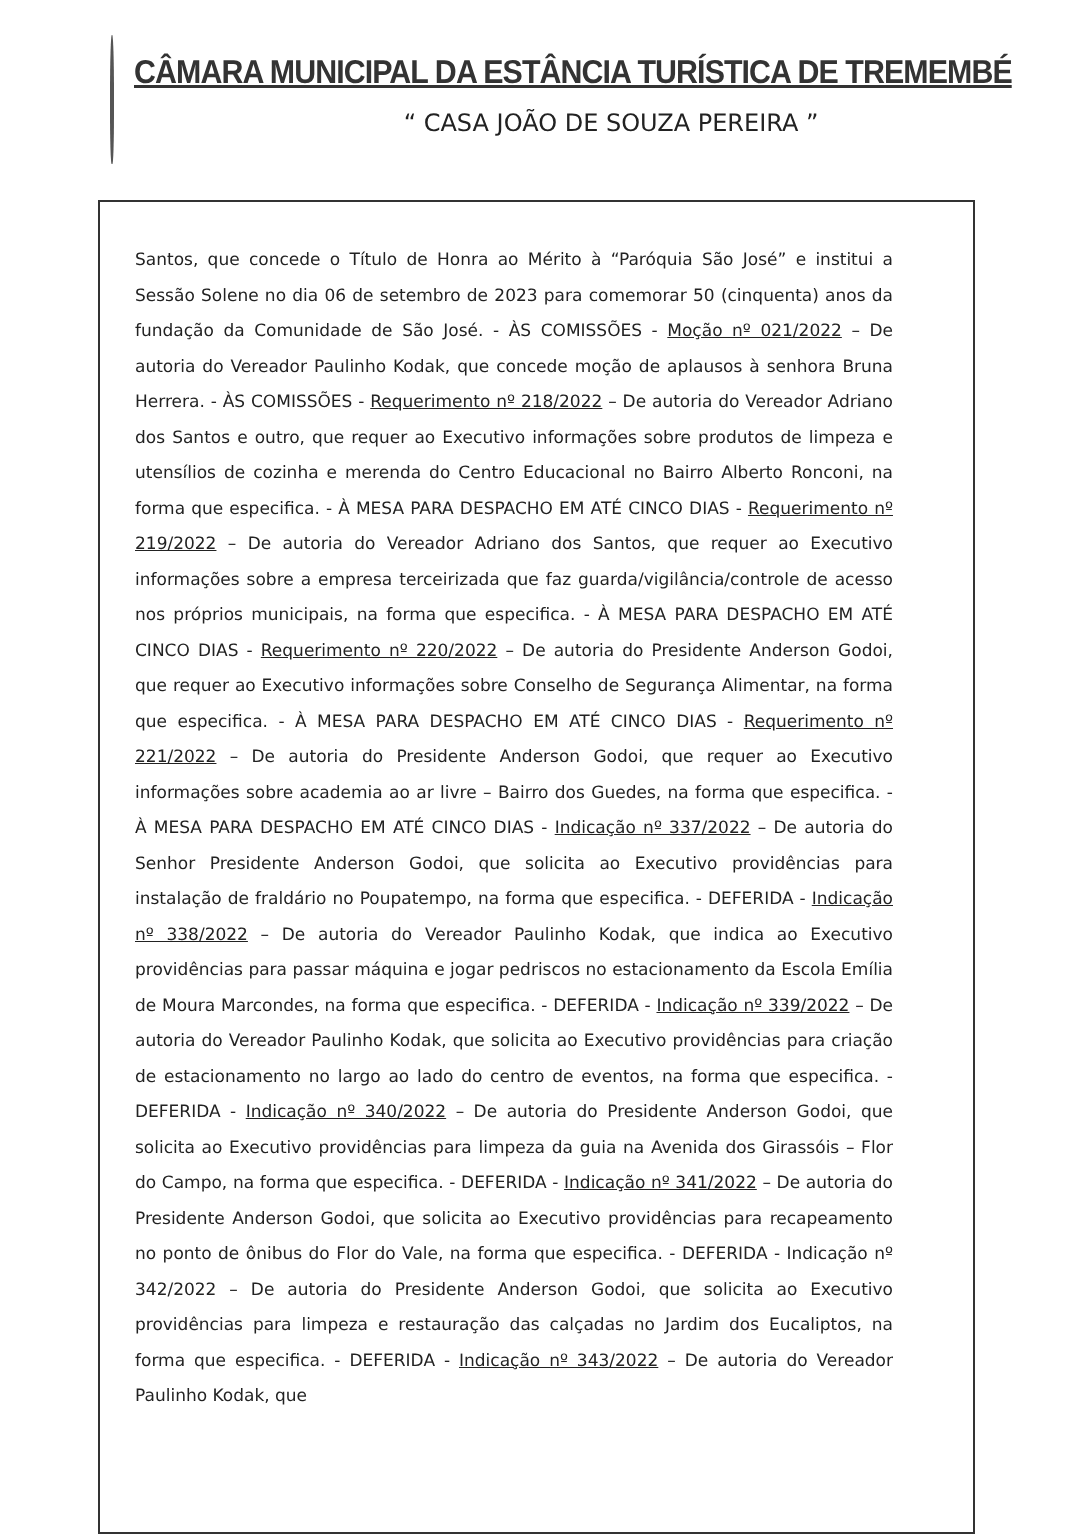CÂMARA MUNICIPAL DA ESTÂNCIA TURÍSTICA DE TREMEMBÉ
“ CASA JOÃO DE SOUZA PEREIRA ”
Santos, que concede o Título de Honra ao Mérito à “Paróquia São José” e institui a Sessão Solene no dia 06 de setembro de 2023 para comemorar 50 (cinquenta) anos da fundação da Comunidade de São José. - ÀS COMISSÕES - Moção nº 021/2022 – De autoria do Vereador Paulinho Kodak, que concede moção de aplausos à senhora Bruna Herrera. - ÀS COMISSÕES - Requerimento nº 218/2022 – De autoria do Vereador Adriano dos Santos e outro, que requer ao Executivo informações sobre produtos de limpeza e utensílios de cozinha e merenda do Centro Educacional no Bairro Alberto Ronconi, na forma que especifica. - À MESA PARA DESPACHO EM ATÉ CINCO DIAS - Requerimento nº 219/2022 – De autoria do Vereador Adriano dos Santos, que requer ao Executivo informações sobre a empresa terceirizada que faz guarda/vigilância/controle de acesso nos próprios municipais, na forma que especifica. - À MESA PARA DESPACHO EM ATÉ CINCO DIAS - Requerimento nº 220/2022 – De autoria do Presidente Anderson Godoi, que requer ao Executivo informações sobre Conselho de Segurança Alimentar, na forma que especifica. - À MESA PARA DESPACHO EM ATÉ CINCO DIAS - Requerimento nº 221/2022 – De autoria do Presidente Anderson Godoi, que requer ao Executivo informações sobre academia ao ar livre – Bairro dos Guedes, na forma que especifica. - À MESA PARA DESPACHO EM ATÉ CINCO DIAS - Indicação nº 337/2022 – De autoria do Senhor Presidente Anderson Godoi, que solicita ao Executivo providências para instalação de fraldário no Poupatempo, na forma que especifica. - DEFERIDA - Indicação nº 338/2022 – De autoria do Vereador Paulinho Kodak, que indica ao Executivo providências para passar máquina e jogar pedriscos no estacionamento da Escola Emília de Moura Marcondes, na forma que especifica. - DEFERIDA - Indicação nº 339/2022 – De autoria do Vereador Paulinho Kodak, que solicita ao Executivo providências para criação de estacionamento no largo ao lado do centro de eventos, na forma que especifica. - DEFERIDA - Indicação nº 340/2022 – De autoria do Presidente Anderson Godoi, que solicita ao Executivo providências para limpeza da guia na Avenida dos Girassóis – Flor do Campo, na forma que especifica. - DEFERIDA - Indicação nº 341/2022 – De autoria do Presidente Anderson Godoi, que solicita ao Executivo providências para recapeamento no ponto de ônibus do Flor do Vale, na forma que especifica. - DEFERIDA - Indicação nº 342/2022 – De autoria do Presidente Anderson Godoi, que solicita ao Executivo providências para limpeza e restauração das calçadas no Jardim dos Eucaliptos, na forma que especifica. - DEFERIDA - Indicação nº 343/2022 – De autoria do Vereador Paulinho Kodak, que